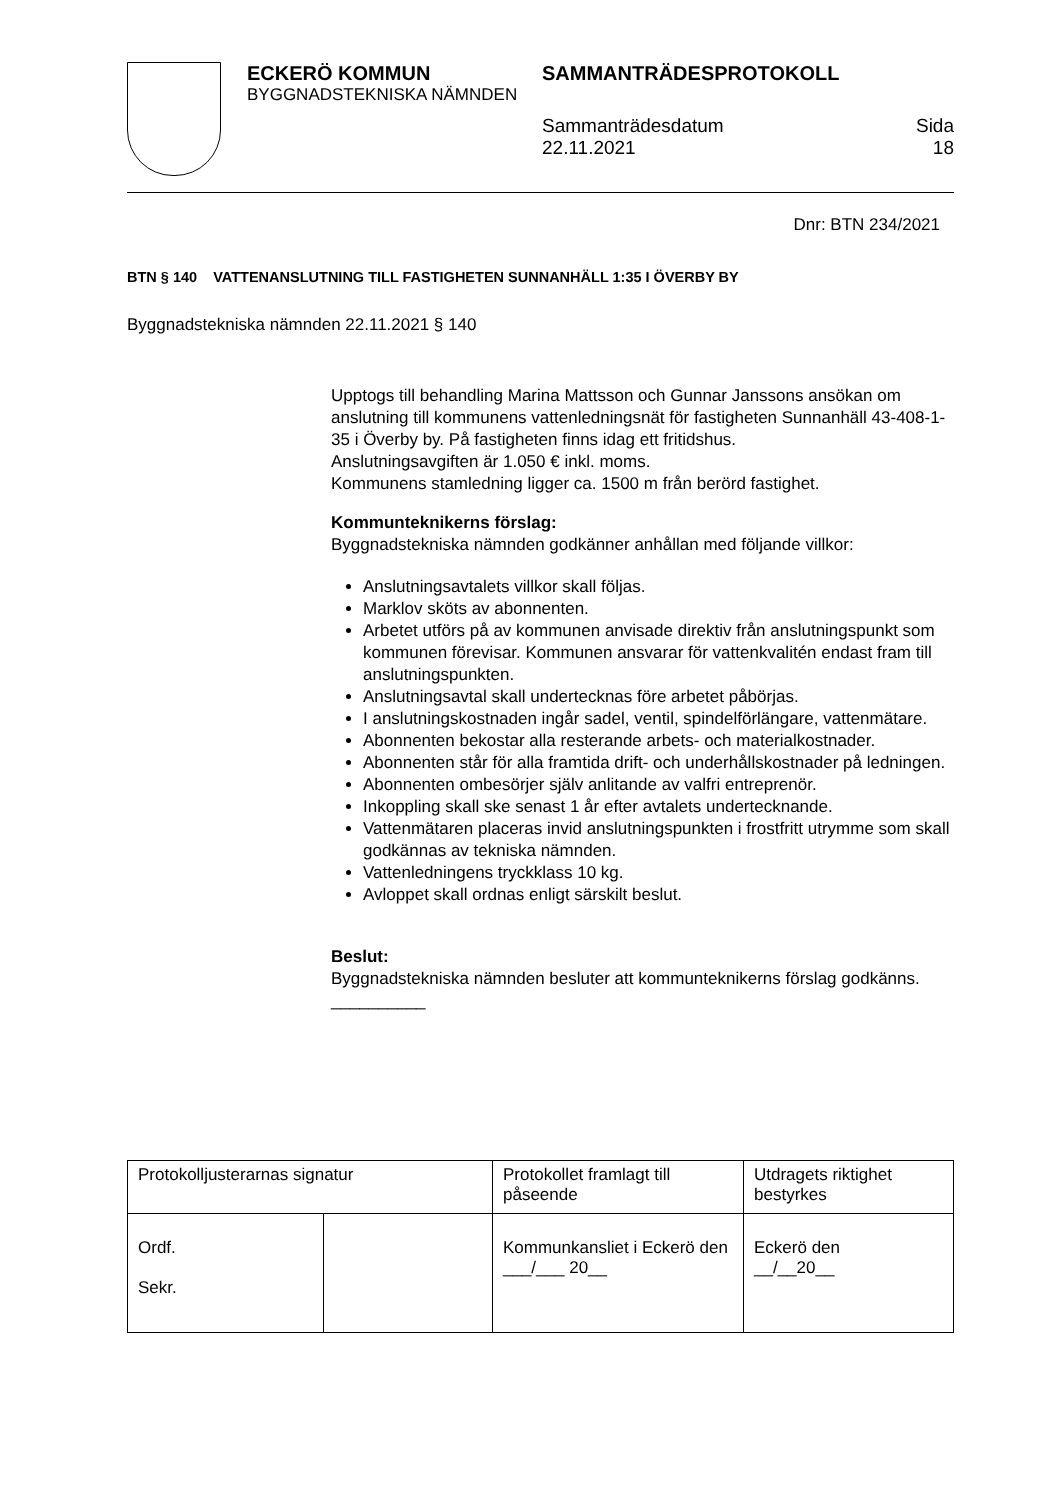ECKERÖ KOMMUN
BYGGNADSTEKNISKA NÄMNDEN
SAMMANTRÄDESPROTOKOLL
Sammanträdesdatum
22.11.2021
Sida
18
Dnr: BTN 234/2021
BTN § 140 VATTENANSLUTNING TILL FASTIGHETEN SUNNANHÄLL 1:35 I ÖVERBY BY
Byggnadstekniska nämnden 22.11.2021 § 140
Upptogs till behandling Marina Mattsson och Gunnar Janssons ansökan om anslutning till kommunens vattenledningsnät för fastigheten Sunnanhäll 43-408-1-35 i Överby by. På fastigheten finns idag ett fritidshus.
Anslutningsavgiften är 1.050 € inkl. moms.
Kommunens stamledning ligger ca. 1500 m från berörd fastighet.
Kommunteknikerns förslag:
Byggnadstekniska nämnden godkänner anhållan med följande villkor:
Anslutningsavtalets villkor skall följas.
Marklov sköts av abonnenten.
Arbetet utförs på av kommunen anvisade direktiv från anslutningspunkt som kommunen förevisar. Kommunen ansvarar för vattenkvalitén endast fram till anslutningspunkten.
Anslutningsavtal skall undertecknas före arbetet påbörjas.
I anslutningskostnaden ingår sadel, ventil, spindelförlängare, vattenmätare.
Abonnenten bekostar alla resterande arbets- och materialkostnader.
Abonnenten står för alla framtida drift- och underhållskostnader på ledningen.
Abonnenten ombesörjer själv anlitande av valfri entreprenör.
Inkoppling skall ske senast 1 år efter avtalets undertecknande.
Vattenmätaren placeras invid anslutningspunkten i frostfritt utrymme som skall godkännas av tekniska nämnden.
Vattenledningens tryckklass 10 kg.
Avloppet skall ordnas enligt särskilt beslut.
Beslut:
Byggnadstekniska nämnden besluter att kommunteknikerns förslag godkänns.
__________
| Protokolljusterarnas signatur | | Protokollet framlagt till påseende | Utdragets riktighet bestyrkes |
| Ordf. Sekr. | | Kommunkansliet i Eckerö den ___/___ 20__ | Eckerö den __/__20__ |